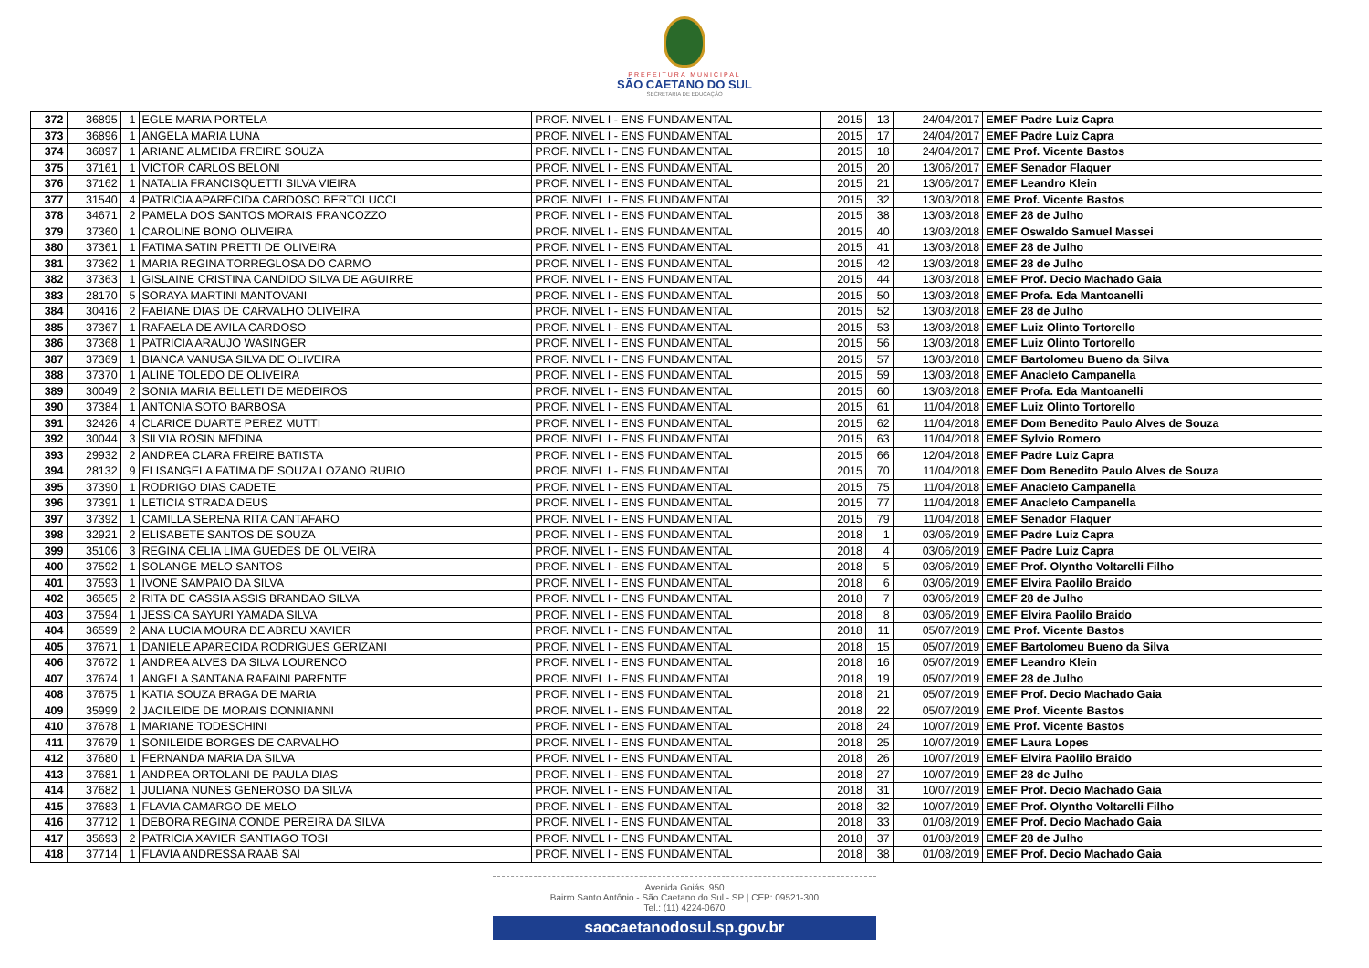PREFEITURA MUNICIPAL
SÃO CAETANO DO SUL
SECRETARIA DE EDUCAÇÃO
| 372 | 36895 | 1 | EGLE MARIA PORTELA | PROF. NIVEL I - ENS FUNDAMENTAL | 2015 | 13 | 24/04/2017 | EMEF Padre Luiz Capra |
| 373 | 36896 | 1 | ANGELA MARIA LUNA | PROF. NIVEL I - ENS FUNDAMENTAL | 2015 | 17 | 24/04/2017 | EMEF Padre Luiz Capra |
| 374 | 36897 | 1 | ARIANE ALMEIDA FREIRE SOUZA | PROF. NIVEL I - ENS FUNDAMENTAL | 2015 | 18 | 24/04/2017 | EME Prof. Vicente Bastos |
| 375 | 37161 | 1 | VICTOR CARLOS BELONI | PROF. NIVEL I - ENS FUNDAMENTAL | 2015 | 20 | 13/06/2017 | EMEF Senador Flaquer |
| 376 | 37162 | 1 | NATALIA FRANCISQUETTI SILVA VIEIRA | PROF. NIVEL I - ENS FUNDAMENTAL | 2015 | 21 | 13/06/2017 | EMEF Leandro Klein |
| 377 | 31540 | 4 | PATRICIA APARECIDA CARDOSO BERTOLUCCI | PROF. NIVEL I - ENS FUNDAMENTAL | 2015 | 32 | 13/03/2018 | EME Prof. Vicente Bastos |
| 378 | 34671 | 2 | PAMELA DOS SANTOS MORAIS FRANCOZZO | PROF. NIVEL I - ENS FUNDAMENTAL | 2015 | 38 | 13/03/2018 | EMEF 28 de Julho |
| 379 | 37360 | 1 | CAROLINE BONO OLIVEIRA | PROF. NIVEL I - ENS FUNDAMENTAL | 2015 | 40 | 13/03/2018 | EMEF Oswaldo Samuel Massei |
| 380 | 37361 | 1 | FATIMA SATIN PRETTI DE OLIVEIRA | PROF. NIVEL I - ENS FUNDAMENTAL | 2015 | 41 | 13/03/2018 | EMEF 28 de Julho |
| 381 | 37362 | 1 | MARIA REGINA TORREGLOSA DO CARMO | PROF. NIVEL I - ENS FUNDAMENTAL | 2015 | 42 | 13/03/2018 | EMEF 28 de Julho |
| 382 | 37363 | 1 | GISLAINE CRISTINA CANDIDO SILVA DE AGUIRRE | PROF. NIVEL I - ENS FUNDAMENTAL | 2015 | 44 | 13/03/2018 | EMEF Prof. Decio Machado Gaia |
| 383 | 28170 | 5 | SORAYA MARTINI MANTOVANI | PROF. NIVEL I - ENS FUNDAMENTAL | 2015 | 50 | 13/03/2018 | EMEF Profa. Eda Mantoanelli |
| 384 | 30416 | 2 | FABIANE DIAS DE CARVALHO OLIVEIRA | PROF. NIVEL I - ENS FUNDAMENTAL | 2015 | 52 | 13/03/2018 | EMEF 28 de Julho |
| 385 | 37367 | 1 | RAFAELA DE AVILA CARDOSO | PROF. NIVEL I - ENS FUNDAMENTAL | 2015 | 53 | 13/03/2018 | EMEF Luiz Olinto Tortorello |
| 386 | 37368 | 1 | PATRICIA ARAUJO WASINGER | PROF. NIVEL I - ENS FUNDAMENTAL | 2015 | 56 | 13/03/2018 | EMEF Luiz Olinto Tortorello |
| 387 | 37369 | 1 | BIANCA VANUSA SILVA DE OLIVEIRA | PROF. NIVEL I - ENS FUNDAMENTAL | 2015 | 57 | 13/03/2018 | EMEF Bartolomeu Bueno da Silva |
| 388 | 37370 | 1 | ALINE TOLEDO DE OLIVEIRA | PROF. NIVEL I - ENS FUNDAMENTAL | 2015 | 59 | 13/03/2018 | EMEF Anacleto Campanella |
| 389 | 30049 | 2 | SONIA MARIA BELLETI DE MEDEIROS | PROF. NIVEL I - ENS FUNDAMENTAL | 2015 | 60 | 13/03/2018 | EMEF Profa. Eda Mantoanelli |
| 390 | 37384 | 1 | ANTONIA SOTO BARBOSA | PROF. NIVEL I - ENS FUNDAMENTAL | 2015 | 61 | 11/04/2018 | EMEF Luiz Olinto Tortorello |
| 391 | 32426 | 4 | CLARICE DUARTE PEREZ MUTTI | PROF. NIVEL I - ENS FUNDAMENTAL | 2015 | 62 | 11/04/2018 | EMEF Dom Benedito Paulo Alves de Souza |
| 392 | 30044 | 3 | SILVIA ROSIN MEDINA | PROF. NIVEL I - ENS FUNDAMENTAL | 2015 | 63 | 11/04/2018 | EMEF Sylvio Romero |
| 393 | 29932 | 2 | ANDREA CLARA FREIRE BATISTA | PROF. NIVEL I - ENS FUNDAMENTAL | 2015 | 66 | 12/04/2018 | EMEF Padre Luiz Capra |
| 394 | 28132 | 9 | ELISANGELA FATIMA DE SOUZA LOZANO RUBIO | PROF. NIVEL I - ENS FUNDAMENTAL | 2015 | 70 | 11/04/2018 | EMEF Dom Benedito Paulo Alves de Souza |
| 395 | 37390 | 1 | RODRIGO DIAS CADETE | PROF. NIVEL I - ENS FUNDAMENTAL | 2015 | 75 | 11/04/2018 | EMEF Anacleto Campanella |
| 396 | 37391 | 1 | LETICIA STRADA DEUS | PROF. NIVEL I - ENS FUNDAMENTAL | 2015 | 77 | 11/04/2018 | EMEF Anacleto Campanella |
| 397 | 37392 | 1 | CAMILLA SERENA RITA CANTAFARO | PROF. NIVEL I - ENS FUNDAMENTAL | 2015 | 79 | 11/04/2018 | EMEF Senador Flaquer |
| 398 | 32921 | 2 | ELISABETE SANTOS DE SOUZA | PROF. NIVEL I - ENS FUNDAMENTAL | 2018 | 1 | 03/06/2019 | EMEF Padre Luiz Capra |
| 399 | 35106 | 3 | REGINA CELIA LIMA GUEDES DE OLIVEIRA | PROF. NIVEL I - ENS FUNDAMENTAL | 2018 | 4 | 03/06/2019 | EMEF Padre Luiz Capra |
| 400 | 37592 | 1 | SOLANGE MELO SANTOS | PROF. NIVEL I - ENS FUNDAMENTAL | 2018 | 5 | 03/06/2019 | EMEF Prof. Olyntho Voltarelli Filho |
| 401 | 37593 | 1 | IVONE SAMPAIO DA SILVA | PROF. NIVEL I - ENS FUNDAMENTAL | 2018 | 6 | 03/06/2019 | EMEF Elvira Paolilo Braido |
| 402 | 36565 | 2 | RITA DE CASSIA ASSIS BRANDAO SILVA | PROF. NIVEL I - ENS FUNDAMENTAL | 2018 | 7 | 03/06/2019 | EMEF 28 de Julho |
| 403 | 37594 | 1 | JESSICA SAYURI YAMADA SILVA | PROF. NIVEL I - ENS FUNDAMENTAL | 2018 | 8 | 03/06/2019 | EMEF Elvira Paolilo Braido |
| 404 | 36599 | 2 | ANA LUCIA MOURA DE ABREU XAVIER | PROF. NIVEL I - ENS FUNDAMENTAL | 2018 | 11 | 05/07/2019 | EME Prof. Vicente Bastos |
| 405 | 37671 | 1 | DANIELE APARECIDA RODRIGUES GERIZANI | PROF. NIVEL I - ENS FUNDAMENTAL | 2018 | 15 | 05/07/2019 | EMEF Bartolomeu Bueno da Silva |
| 406 | 37672 | 1 | ANDREA ALVES DA SILVA LOURENCO | PROF. NIVEL I - ENS FUNDAMENTAL | 2018 | 16 | 05/07/2019 | EMEF Leandro Klein |
| 407 | 37674 | 1 | ANGELA SANTANA RAFAINI PARENTE | PROF. NIVEL I - ENS FUNDAMENTAL | 2018 | 19 | 05/07/2019 | EMEF 28 de Julho |
| 408 | 37675 | 1 | KATIA SOUZA BRAGA DE MARIA | PROF. NIVEL I - ENS FUNDAMENTAL | 2018 | 21 | 05/07/2019 | EMEF Prof. Decio Machado Gaia |
| 409 | 35999 | 2 | JACILEIDE DE MORAIS DONNIANNI | PROF. NIVEL I - ENS FUNDAMENTAL | 2018 | 22 | 05/07/2019 | EME Prof. Vicente Bastos |
| 410 | 37678 | 1 | MARIANE TODESCHINI | PROF. NIVEL I - ENS FUNDAMENTAL | 2018 | 24 | 10/07/2019 | EME Prof. Vicente Bastos |
| 411 | 37679 | 1 | SONILEIDE BORGES DE CARVALHO | PROF. NIVEL I - ENS FUNDAMENTAL | 2018 | 25 | 10/07/2019 | EMEF Laura Lopes |
| 412 | 37680 | 1 | FERNANDA MARIA DA SILVA | PROF. NIVEL I - ENS FUNDAMENTAL | 2018 | 26 | 10/07/2019 | EMEF Elvira Paolilo Braido |
| 413 | 37681 | 1 | ANDREA ORTOLANI DE PAULA DIAS | PROF. NIVEL I - ENS FUNDAMENTAL | 2018 | 27 | 10/07/2019 | EMEF 28 de Julho |
| 414 | 37682 | 1 | JULIANA NUNES GENEROSO DA SILVA | PROF. NIVEL I - ENS FUNDAMENTAL | 2018 | 31 | 10/07/2019 | EMEF Prof. Decio Machado Gaia |
| 415 | 37683 | 1 | FLAVIA CAMARGO DE MELO | PROF. NIVEL I - ENS FUNDAMENTAL | 2018 | 32 | 10/07/2019 | EMEF Prof. Olyntho Voltarelli Filho |
| 416 | 37712 | 1 | DEBORA REGINA CONDE PEREIRA DA SILVA | PROF. NIVEL I - ENS FUNDAMENTAL | 2018 | 33 | 01/08/2019 | EMEF Prof. Decio Machado Gaia |
| 417 | 35693 | 2 | PATRICIA XAVIER SANTIAGO TOSI | PROF. NIVEL I - ENS FUNDAMENTAL | 2018 | 37 | 01/08/2019 | EMEF 28 de Julho |
| 418 | 37714 | 1 | FLAVIA ANDRESSA RAAB SAI | PROF. NIVEL I - ENS FUNDAMENTAL | 2018 | 38 | 01/08/2019 | EMEF Prof. Decio Machado Gaia |
Avenida Goiás, 950
Bairro Santo Antônio - São Caetano do Sul - SP | CEP: 09521-300
Tel.: (11) 4224-0670
saocaetanodosul.sp.gov.br